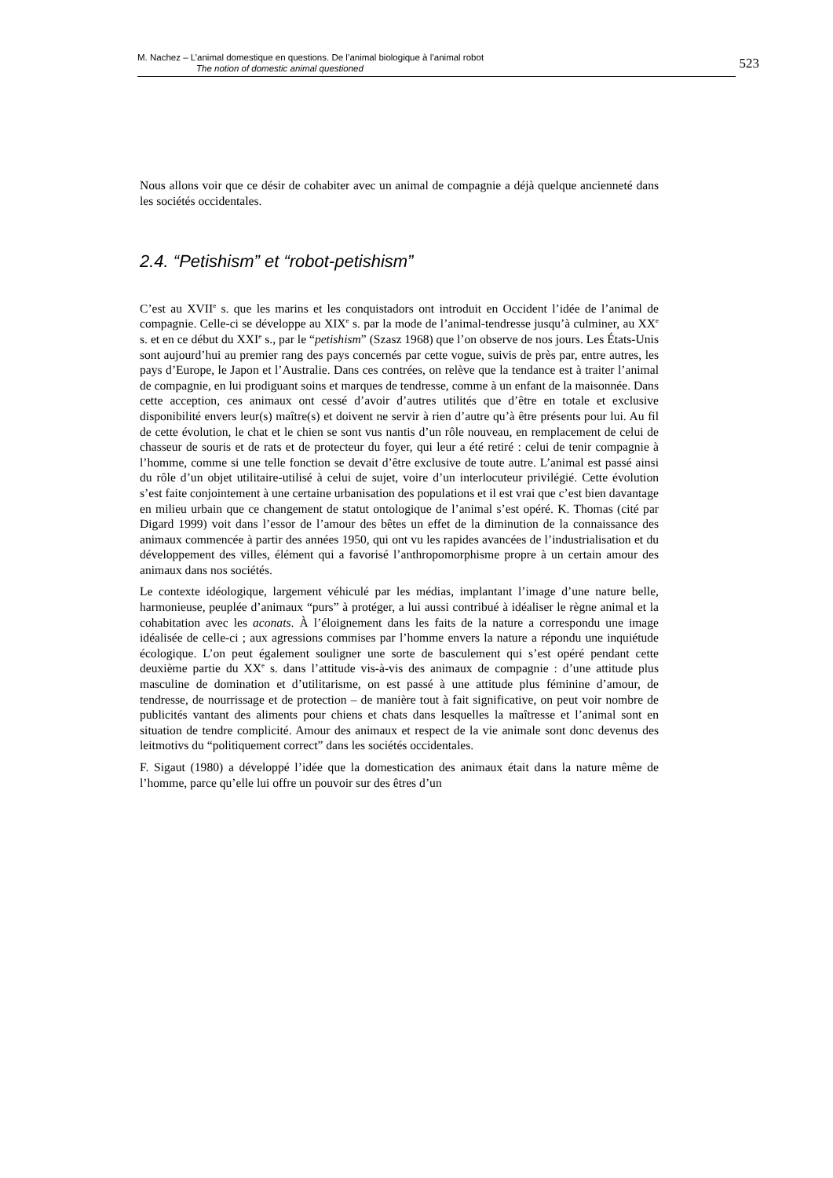M. Nachez – L’animal domestique en questions. De l’animal biologique à l’animal robot
The notion of domestic animal questioned
523
Nous allons voir que ce désir de cohabiter avec un animal de compagnie a déjà quelque ancienneté dans les sociétés occidentales.
2.4. “Petishism” et “robot-petishism”
C’est au XVII<sup>e</sup> s. que les marins et les conquistadors ont introduit en Occident l’idée de l’animal de compagnie. Celle-ci se développe au XIX<sup>e</sup> s. par la mode de l’animal-tendresse jusqu’à culminer, au XX<sup>e</sup> s. et en ce début du XXI<sup>e</sup> s., par le “petishism” (Szasz 1968) que l’on observe de nos jours. Les États-Unis sont aujourd’hui au premier rang des pays concernés par cette vogue, suivis de près par, entre autres, les pays d’Europe, le Japon et l’Australie. Dans ces contrées, on relève que la tendance est à traiter l’animal de compagnie, en lui prodiguant soins et marques de tendresse, comme à un enfant de la maisonnée. Dans cette acception, ces animaux ont cessé d’avoir d’autres utilités que d’être en totale et exclusive disponibilité envers leur(s) maître(s) et doivent ne servir à rien d’autre qu’à être présents pour lui. Au fil de cette évolution, le chat et le chien se sont vus nantis d’un rôle nouveau, en remplacement de celui de chasseur de souris et de rats et de protecteur du foyer, qui leur a été retiré : celui de tenir compagnie à l’homme, comme si une telle fonction se devait d’être exclusive de toute autre. L’animal est passé ainsi du rôle d’un objet utilitaire-utilisé à celui de sujet, voire d’un interlocuteur privilégié. Cette évolution s’est faite conjointement à une certaine urbanisation des populations et il est vrai que c’est bien davantage en milieu urbain que ce changement de statut ontologique de l’animal s’est opéré. K. Thomas (cité par Digard 1999) voit dans l’essor de l’amour des bêtes un effet de la diminution de la connaissance des animaux commencée à partir des années 1950, qui ont vu les rapides avancées de l’industrialisation et du développement des villes, élément qui a favorisé l’anthropomorphisme propre à un certain amour des animaux dans nos sociétés.
Le contexte idéologique, largement véhiculé par les médias, implantant l’image d’une nature belle, harmonieuse, peuplée d’animaux “purs” à protéger, a lui aussi contribué à idéaliser le règne animal et la cohabitation avec les aconats. À l’éloignement dans les faits de la nature a correspondu une image idéalisée de celle-ci ; aux agressions commises par l’homme envers la nature a répondu une inquiétude écologique. L’on peut également souligner une sorte de basculement qui s’est opéré pendant cette deuxième partie du XX<sup>e</sup> s. dans l’attitude vis-à-vis des animaux de compagnie : d’une attitude plus masculine de domination et d’utilitarisme, on est passé à une attitude plus féminine d’amour, de tendresse, de nourrissage et de protection – de manière tout à fait significative, on peut voir nombre de publicités vantant des aliments pour chiens et chats dans lesquelles la maîtresse et l’animal sont en situation de tendre complicité. Amour des animaux et respect de la vie animale sont donc devenus des leitmotivs du “politiquement correct” dans les sociétés occidentales.
F. Sigaut (1980) a développé l’idée que la domestication des animaux était dans la nature même de l’homme, parce qu’elle lui offre un pouvoir sur des êtres d’un